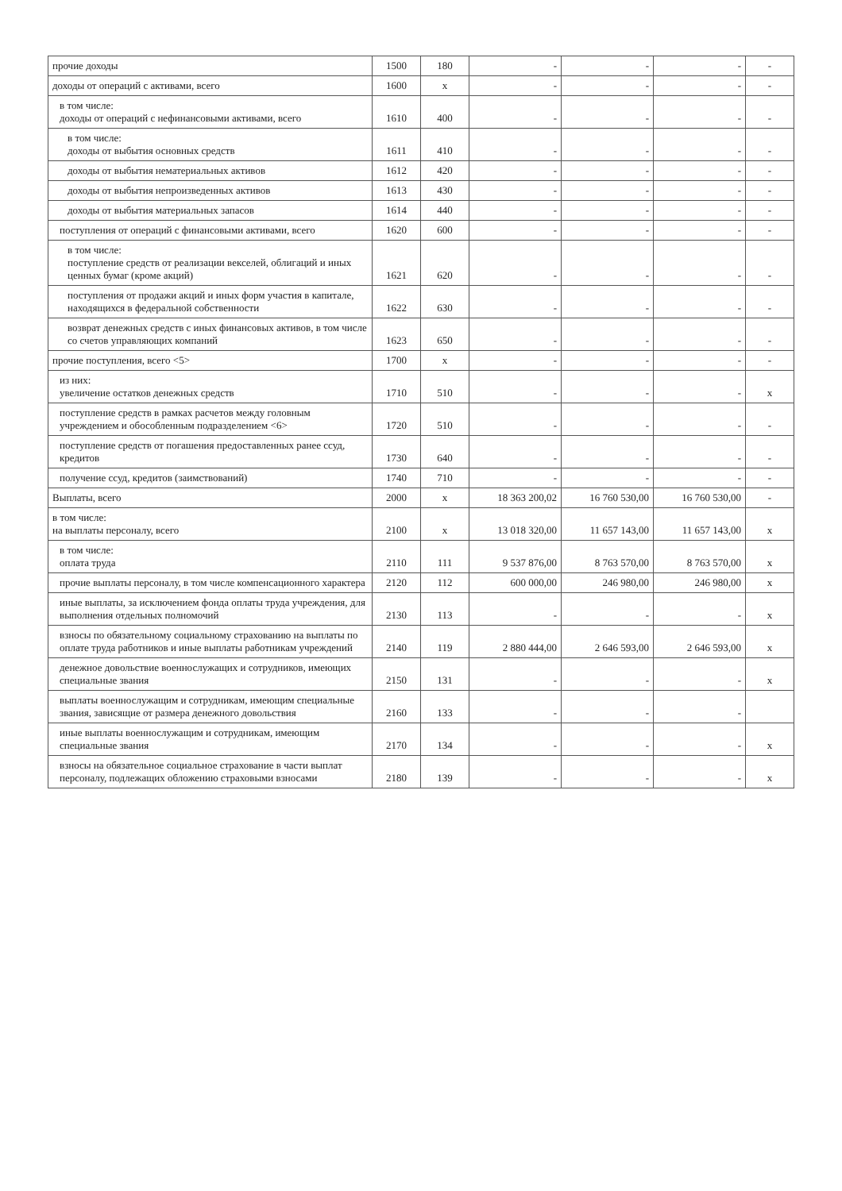| прочие доходы | 1500 | 180 | - | - | - | - |
| доходы от операций с активами, всего | 1600 | x | - | - | - | - |
| в том числе: доходы от операций с нефинансовыми активами, всего | 1610 | 400 | - | - | - | - |
| в том числе: доходы от выбытия основных средств | 1611 | 410 | - | - | - | - |
| доходы от выбытия нематериальных активов | 1612 | 420 | - | - | - | - |
| доходы от выбытия непроизведенных активов | 1613 | 430 | - | - | - | - |
| доходы от выбытия материальных запасов | 1614 | 440 | - | - | - | - |
| поступления от операций с финансовыми активами, всего | 1620 | 600 | - | - | - | - |
| в том числе: поступление средств от реализации векселей, облигаций и иных ценных бумаг (кроме акций) | 1621 | 620 | - | - | - | - |
| поступления от продажи акций и иных форм участия в капитале, находящихся в федеральной собственности | 1622 | 630 | - | - | - | - |
| возврат денежных средств с иных финансовых активов, в том числе со счетов управляющих компаний | 1623 | 650 | - | - | - | - |
| прочие поступления, всего <5> | 1700 | x | - | - | - | - |
| из них: увеличение остатков денежных средств | 1710 | 510 | - | - | - | x |
| поступление средств в рамках расчетов между головным учреждением и обособленным подразделением <6> | 1720 | 510 | - | - | - | - |
| поступление средств от погашения предоставленных ранее ссуд, кредитов | 1730 | 640 | - | - | - | - |
| получение ссуд, кредитов (заимствований) | 1740 | 710 | - | - | - | - |
| Выплаты, всего | 2000 | x | 18 363 200,02 | 16 760 530,00 | 16 760 530,00 | - |
| в том числе: на выплаты персоналу, всего | 2100 | x | 13 018 320,00 | 11 657 143,00 | 11 657 143,00 | x |
| в том числе: оплата труда | 2110 | 111 | 9 537 876,00 | 8 763 570,00 | 8 763 570,00 | x |
| прочие выплаты персоналу, в том числе компенсационного характера | 2120 | 112 | 600 000,00 | 246 980,00 | 246 980,00 | x |
| иные выплаты, за исключением фонда оплаты труда учреждения, для выполнения отдельных полномочий | 2130 | 113 | - | - | - | x |
| взносы по обязательному социальному страхованию на выплаты по оплате труда работников и иные выплаты работникам учреждений | 2140 | 119 | 2 880 444,00 | 2 646 593,00 | 2 646 593,00 | x |
| денежное довольствие военнослужащих и сотрудников, имеющих специальные звания | 2150 | 131 | - | - | - | x |
| выплаты военнослужащим и сотрудникам, имеющим специальные звания, зависящие от размера денежного довольствия | 2160 | 133 | - | - | - | |
| иные выплаты военнослужащим и сотрудникам, имеющим специальные звания | 2170 | 134 | - | - | - | x |
| взносы на обязательное социальное страхование в части выплат персоналу, подлежащих обложению страховыми взносами | 2180 | 139 | - | - | - | x |